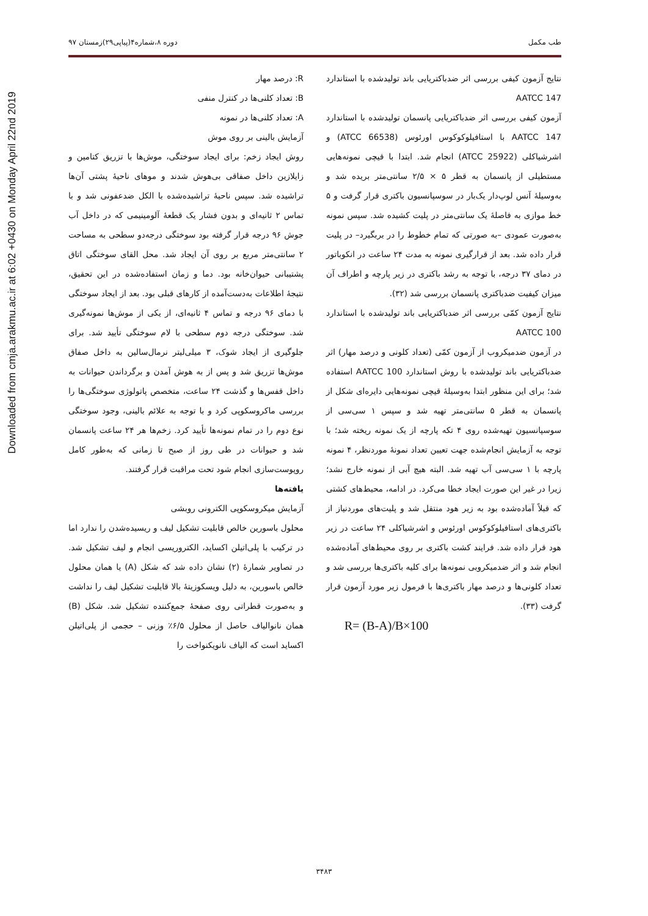Downloaded from cmja.arakmu.ac.ir at 6:02 +0430 on Monday April 22nd 2019
طب مکمل دوره ۸،شماره۴(پیاپی۲۹)زمستان ۹۷
نتایج آزمون کیفی بررسی اثر ضدباکتریایی باند تولیدشده با استاندارد AATCC 147
آزمون کیفی بررسی اثر ضدباکتریایی پانسمان تولیدشده با استاندارد AATCC 147 با استافیلوکوکوس اورئوس (ATCC 66538) و اشرشیاکلی (ATCC 25922) انجام شد. ابتدا با قیچی نمونه‌هایی مستطیلی از پانسمان به قطر ۵ × ۲/۵ سانتی‌متر بریده شد و به‌وسیلهٔ آنس لوپ‌دار یک‌بار در سوسپانسیون باکتری قرار گرفت و ۵ خط موازی به فاصلهٔ یک سانتی‌متر در پلیت کشیده شد. سپس نمونه به‌صورت عمودی –به صورتی که تمام خطوط را در بربگیرد– در پلیت قرار داده شد. بعد از قرارگیری نمونه به مدت ۲۴ ساعت در انکوباتور در دمای ۳۷ درجه، با توجه به رشد باکتری در زیر پارچه و اطراف آن میزان کیفیت ضدباکتری پانسمان بررسی شد (۳۲).
نتایج آزمون کمّی بررسی اثر ضدباکتریایی باند تولیدشده با استاندارد AATCC 100
در آزمون ضدمیکروب از آزمون کمّی (تعداد کلونی و درصد مهار) اثر ضدباکتریایی باند تولیدشده با روش استاندارد AATCC 100 استفاده شد؛ برای این منظور ابتدا به‌وسیلهٔ قیچی نمونه‌هایی دایره‌ای شکل از پانسمان به قطر ۵ سانتی‌متر تهیه شد و سپس ۱ سی‌سی از سوسپانسیون تهیه‌شده روی ۴ تکه پارچه از یک نمونه ریخته شد؛ با توجه به آزمایش انجام‌شده جهت تعیین تعداد نمونهٔ موردنظر، ۴ نمونه پارچه با ۱ سی‌سی آب تهیه شد. البته هیچ آبی از نمونه خارج نشد؛ زیرا در غیر این صورت ایجاد خطا می‌کرد. در ادامه، محیط‌های کشتی که قبلاً آماده‌شده بود به زیر هود منتقل شد و پلیت‌های موردنیاز از باکتری‌های استافیلوکوکوس اورئوس و اشرشیاکلی ۲۴ ساعت در زیر هود قرار داده شد. فرایند کشت باکتری بر روی محیط‌های آماده‌شده انجام شد و اثر ضدمیکروبی نمونه‌ها برای کلیه باکتری‌ها بررسی شد و تعداد کلونی‌ها و درصد مهار باکتری‌ها با فرمول زیر مورد آزمون قرار گرفت (۳۳).
R= (B-A)/B×100
R: درصد مهار
B: تعداد کلنی‌ها در کنترل منفی
A: تعداد کلنی‌ها در نمونه
آزمایش بالینی بر روی موش
روش ایجاد زخم: برای ایجاد سوختگی، موش‌ها با تزریق کتامین و زایلازین داخل صفاقی بی‌هوش شدند و موهای ناحیهٔ پشتی آن‌ها تراشیده شد. سپس ناحیهٔ تراشیده‌شده با الکل ضدعفونی شد و با تماس ۲ ثانیه‌ای و بدون فشار یک قطعهٔ آلومینیمی که در داخل آب جوش ۹۶ درجه قرار گرفته بود سوختگی درجه‌دو سطحی به مساحت ۲ سانتی‌متر مربع بر روی آن ایجاد شد. محل القای سوختگی اتاق پشتیبانی حیوان‌خانه بود. دما و زمان استفاده‌شده در این تحقیق، نتیجهٔ اطلاعات به‌دست‌آمده از کارهای قبلی بود. بعد از ایجاد سوختگی با دمای ۹۶ درجه و تماس ۴ ثانیه‌ای، از یکی از موش‌ها نمونه‌گیری شد. سوختگی درجه دوم سطحی با لام سوختگی تأیید شد. برای جلوگیری از ایجاد شوک، ۳ میلی‌لیتر نرمال‌سالین به داخل صفاق موش‌ها تزریق شد و پس از به هوش آمدن و برگرداندن حیوانات به داخل قفس‌ها و گذشت ۲۴ ساعت، متخصص پاتولوژی سوختگی‌ها را بررسی ماکروسکوپی کرد و با توجه به علائم بالینی، وجود سوختگی نوع دوم را در تمام نمونه‌ها تأیید کرد. زخم‌ها هر ۲۴ ساعت پانسمان شد و حیوانات در طی روز از صبح تا زمانی که به‌طور کامل روپوست‌سازی انجام شود تحت مراقبت قرار گرفتند.
یافته‌ها
آزمایش میکروسکوپی الکترونی روبشی
محلول باسورین خالص قابلیت تشکیل لیف و ریسیده‌شدن را ندارد اما در ترکیب با پلی‌اتیلن اکساید، الکتروریسی انجام و لیف تشکیل شد. در تصاویر شمارهٔ (۲) نشان داده شد که شکل (A) یا همان محلول خالص باسورین، به دلیل ویسکوزیتهٔ بالا قابلیت تشکیل لیف را نداشت و به‌صورت قطراتی روی صفحهٔ جمع‌کننده تشکیل شد. شکل (B) همان نانوالیاف حاصل از محلول ۶/۵٪ وزنی – حجمی از پلی‌اتیلن اکساید است که الیاف نانویکنواخت را
۳۴۸۳